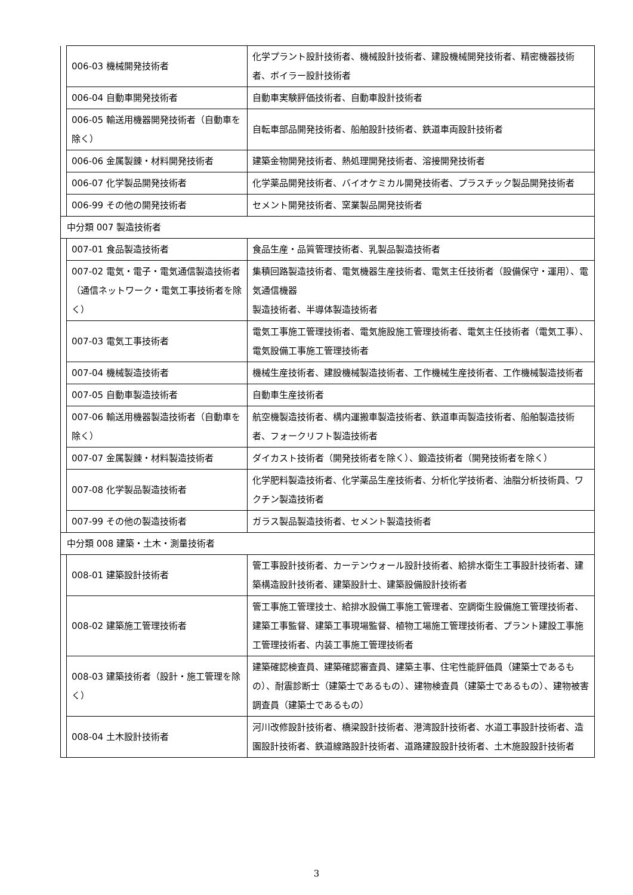| | 006-03 機械開発技術者 | 化学プラント設計技術者、機械設計技術者、建設機械開発技術者、精密機器技術者、ボイラー設計技術者 |
| | 006-04 自動車開発技術者 | 自動車実験評価技術者、自動車設計技術者 |
| | 006-05 輸送用機器開発技術者（自動車を除く） | 自転車部品開発技術者、船舶設計技術者、鉄道車両設計技術者 |
| | 006-06 金属製錬・材料開発技術者 | 建築金物開発技術者、熱処理開発技術者、溶接開発技術者 |
| | 006-07 化学製品開発技術者 | 化学薬品開発技術者、バイオケミカル開発技術者、プラスチック製品開発技術者 |
| | 006-99 その他の開発技術者 | セメント開発技術者、窯業製品開発技術者 |
| 中分類 007 製造技術者 | | |
| | 007-01 食品製造技術者 | 食品生産・品質管理技術者、乳製品製造技術者 |
| | 007-02 電気・電子・電気通信製造技術者（通信ネットワーク・電気工事技術者を除く） | 集積回路製造技術者、電気機器生産技術者、電気主任技術者（設備保守・運用）、電気通信機器 製造技術者、半導体製造技術者 |
| | 007-03 電気工事技術者 | 電気工事施工管理技術者、電気施設施工管理技術者、電気主任技術者（電気工事）、電気設備工事施工管理技術者 |
| | 007-04 機械製造技術者 | 機械生産技術者、建設機械製造技術者、工作機械生産技術者、工作機械製造技術者 |
| | 007-05 自動車製造技術者 | 自動車生産技術者 |
| | 007-06 輸送用機器製造技術者（自動車を除く） | 航空機製造技術者、構内運搬車製造技術者、鉄道車両製造技術者、船舶製造技術者、フォークリフト製造技術者 |
| | 007-07 金属製錬・材料製造技術者 | ダイカスト技術者（開発技術者を除く）、鍛造技術者（開発技術者を除く） |
| | 007-08 化学製品製造技術者 | 化学肥料製造技術者、化学薬品生産技術者、分析化学技術者、油脂分析技術員、ワクチン製造技術者 |
| | 007-99 その他の製造技術者 | ガラス製品製造技術者、セメント製造技術者 |
| 中分類 008 建築・土木・測量技術者 | | |
| | 008-01 建築設計技術者 | 管工事設計技術者、カーテンウォール設計技術者、給排水衛生工事設計技術者、建築構造設計技術者、建築設計士、建築設備設計技術者 |
| | 008-02 建築施工管理技術者 | 管工事施工管理技士、給排水設備工事施工管理者、空調衛生設備施工管理技術者、建築工事監督、建築工事現場監督、植物工場施工管理技術者、プラント建設工事施工管理技術者、内装工事施工管理技術者 |
| | 008-03 建築技術者（設計・施工管理を除く） | 建築確認検査員、建築確認審査員、建築主事、住宅性能評価員（建築士であるもの）、耐震診断士（建築士であるもの）、建物検査員（建築士であるもの）、建物被害調査員（建築士であるもの） |
| | 008-04 土木設計技術者 | 河川改修設計技術者、橋梁設計技術者、港湾設計技術者、水道工事設計技術者、造園設計技術者、鉄道線路設計技術者、道路建設設計技術者、土木施設設計技術者 |
3